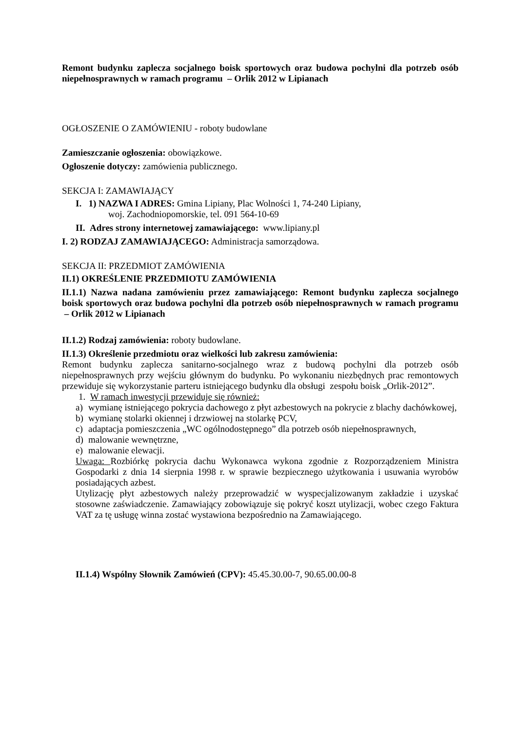Remont budynku zaplecza socjalnego boisk sportowych oraz budowa pochylni dla potrzeb osób niepełnosprawnych w ramach programu – Orlik 2012 w Lipianach
OGŁOSZENIE O ZAMÓWIENIU - roboty budowlane
Zamieszczanie ogłoszenia: obowiązkowe.
Ogłoszenie dotyczy: zamówienia publicznego.
SEKCJA I: ZAMAWIAJĄCY
I. 1) NAZWA I ADRES: Gmina Lipiany, Plac Wolności 1, 74-240 Lipiany,
woj. Zachodniopomorskie, tel. 091 564-10-69
II. Adres strony internetowej zamawiającego: www.lipiany.pl
I. 2) RODZAJ ZAMAWIAJĄCEGO: Administracja samorządowa.
SEKCJA II: PRZEDMIOT ZAMÓWIENIA
II.1) OKREŚLENIE PRZEDMIOTU ZAMÓWIENIA
II.1.1) Nazwa nadana zamówieniu przez zamawiającego: Remont budynku zaplecza socjalnego boisk sportowych oraz budowa pochylni dla potrzeb osób niepełnosprawnych w ramach programu – Orlik 2012 w Lipianach
II.1.2) Rodzaj zamówienia: roboty budowlane.
II.1.3) Określenie przedmiotu oraz wielkości lub zakresu zamówienia:
Remont budynku zaplecza sanitarno-socjalnego wraz z budową pochylni dla potrzeb osób niepełnosprawnych przy wejściu głównym do budynku. Po wykonaniu niezbędnych prac remontowych przewiduje się wykorzystanie parteru istniejącego budynku dla obsługi zespołu boisk „Orlik-2012”.
1. W ramach inwestycji przewiduje się również:
a) wymianę istniejącego pokrycia dachowego z płyt azbestowych na pokrycie z blachy dachówkowej,
b) wymianę stolarki okiennej i drzwiowej na stolarkę PCV,
c) adaptacja pomieszczenia „WC ogólnodostępnego” dla potrzeb osób niepełnosprawnych,
d) malowanie wewnętrzne,
e) malowanie elewacji.
Uwaga: Rozbiórkę pokrycia dachu Wykonawca wykona zgodnie z Rozporządzeniem Ministra Gospodarki z dnia 14 sierpnia 1998 r. w sprawie bezpiecznego użytkowania i usuwania wyrobów posiadających azbest.
Utylizację płyt azbestowych należy przeprowadzić w wyspecjalizowanym zakładzie i uzyskać stosowne zaświadczenie. Zamawiający zobowiązuje się pokryć koszt utylizacji, wobec czego Faktura VAT za tę usługę winna zostać wystawiona bezpośrednio na Zamawiającego.
II.1.4) Wspólny Słownik Zamówień (CPV): 45.45.30.00-7, 90.65.00.00-8